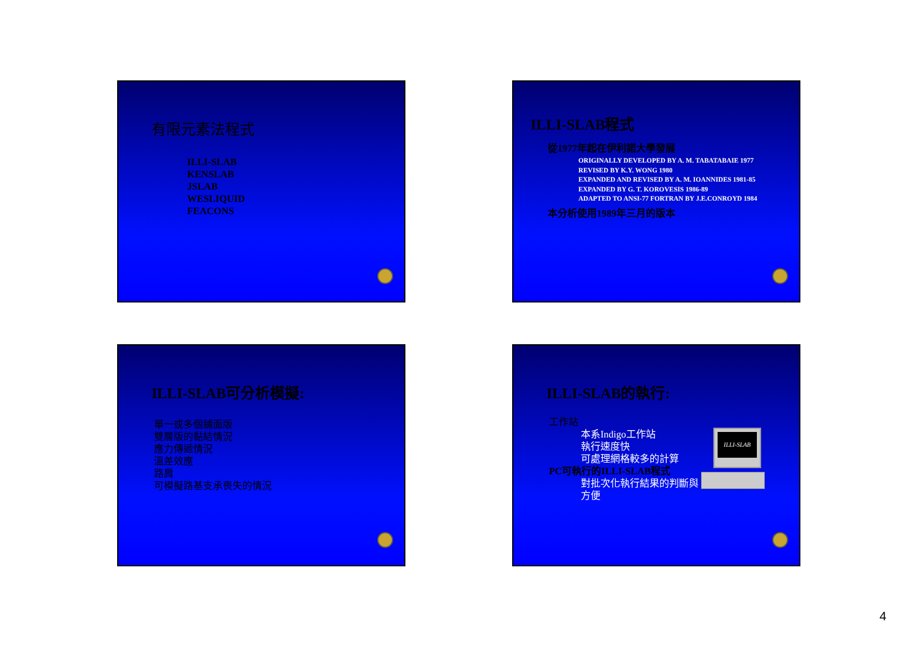有限元素法程式
ILLI-SLAB
KENSLAB
JSLAB
WESLIQUID
FEACONS
ILLI-SLAB程式
從1977年起在伊利諾大學發展
ORIGINALLY DEVELOPED BY A. M. TABATABAIE 1977
REVISED BY K.Y. WONG 1980
EXPANDED AND REVISED BY A. M. IOANNIDES 1981-85
EXPANDED BY G. T. KOROVESIS 1986-89
ADAPTED TO ANSI-77 FORTRAN BY J.E.CONROYD 1984
本分析使用1989年三月的版本
ILLI-SLAB可分析模擬:
單一或多個鋪面版
雙層版的黏結情況
應力傳遞情況
溫差效應
路肩
可模擬路基支承喪失的情況
ILLI-SLAB的執行:
工作站
本系Indigo工作站
執行速度快
可處理網格較多的計算
PC可執行的ILLI-SLAB程式
對批次化執行結果的判斷與
方便
ILLI-SLAB
4